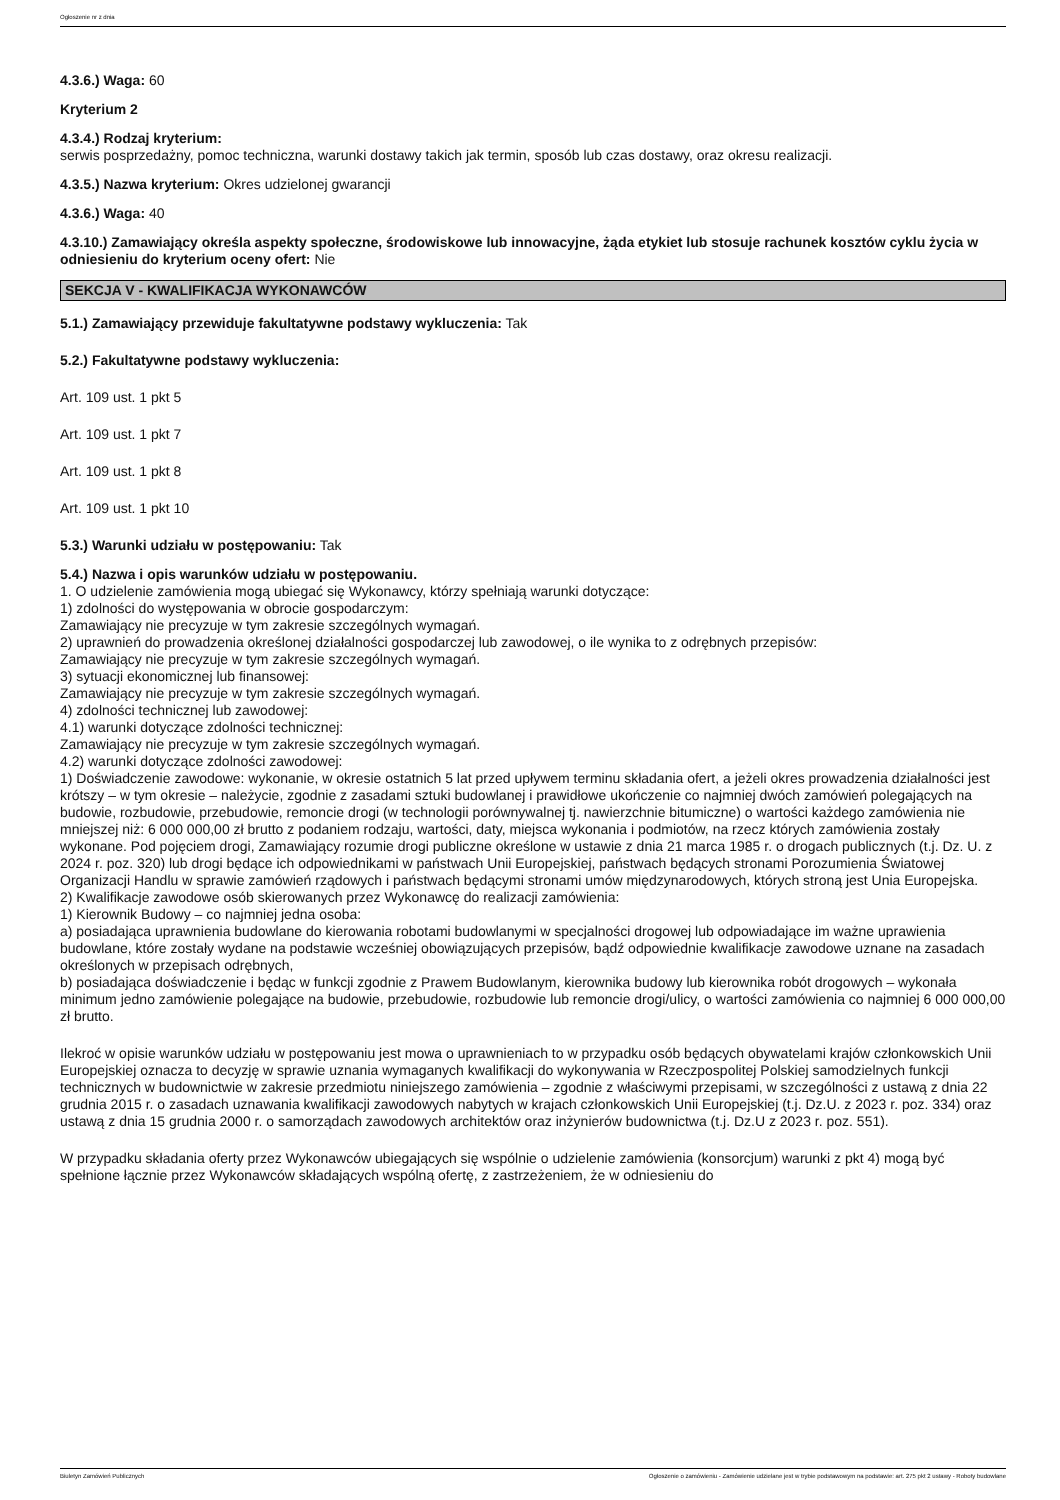Ogłoszenie nr z dnia
4.3.6.) Waga: 60
Kryterium 2
4.3.4.) Rodzaj kryterium:
serwis posprzedażny, pomoc techniczna, warunki dostawy takich jak termin, sposób lub czas dostawy, oraz okresu realizacji.
4.3.5.) Nazwa kryterium: Okres udzielonej gwarancji
4.3.6.) Waga: 40
4.3.10.) Zamawiający określa aspekty społeczne, środowiskowe lub innowacyjne, żąda etykiet lub stosuje rachunek kosztów cyklu życia w odniesieniu do kryterium oceny ofert: Nie
SEKCJA V - KWALIFIKACJA WYKONAWCÓW
5.1.) Zamawiający przewiduje fakultatywne podstawy wykluczenia: Tak
5.2.) Fakultatywne podstawy wykluczenia:
Art. 109 ust. 1 pkt 5
Art. 109 ust. 1 pkt 7
Art. 109 ust. 1 pkt 8
Art. 109 ust. 1 pkt 10
5.3.) Warunki udziału w postępowaniu: Tak
5.4.) Nazwa i opis warunków udziału w postępowaniu.
1. O udzielenie zamówienia mogą ubiegać się Wykonawcy, którzy spełniają warunki dotyczące:
1) zdolności do występowania w obrocie gospodarczym:
Zamawiający nie precyzuje w tym zakresie szczególnych wymagań.
2) uprawnień do prowadzenia określonej działalności gospodarczej lub zawodowej, o ile wynika to z odrębnych przepisów:
Zamawiający nie precyzuje w tym zakresie szczególnych wymagań.
3) sytuacji ekonomicznej lub finansowej:
Zamawiający nie precyzuje w tym zakresie szczególnych wymagań.
4) zdolności technicznej lub zawodowej:
4.1) warunki dotyczące zdolności technicznej:
Zamawiający nie precyzuje w tym zakresie szczególnych wymagań.
4.2) warunki dotyczące zdolności zawodowej:
1) Doświadczenie zawodowe: wykonanie, w okresie ostatnich 5 lat przed upływem terminu składania ofert, a jeżeli okres prowadzenia działalności jest krótszy – w tym okresie – należycie, zgodnie z zasadami sztuki budowlanej i prawidłowe ukończenie co najmniej dwóch zamówień polegających na budowie, rozbudowie, przebudowie, remoncie drogi (w technologii porównywalnej tj. nawierzchnie bitumiczne) o wartości każdego zamówienia nie mniejszej niż: 6 000 000,00 zł brutto z podaniem rodzaju, wartości, daty, miejsca wykonania i podmiotów, na rzecz których zamówienia zostały wykonane. Pod pojęciem drogi, Zamawiający rozumie drogi publiczne określone w ustawie z dnia 21 marca 1985 r. o drogach publicznych (t.j. Dz. U. z 2024 r. poz. 320) lub drogi będące ich odpowiednikami w państwach Unii Europejskiej, państwach będących stronami Porozumienia Światowej Organizacji Handlu w sprawie zamówień rządowych i państwach będącymi stronami umów międzynarodowych, których stroną jest Unia Europejska.
2) Kwalifikacje zawodowe osób skierowanych przez Wykonawcę do realizacji zamówienia:
1) Kierownik Budowy – co najmniej jedna osoba:
a) posiadająca uprawnienia budowlane do kierowania robotami budowlanymi w specjalności drogowej lub odpowiadające im ważne uprawienia budowlane, które zostały wydane na podstawie wcześniej obowiązujących przepisów, bądź odpowiednie kwalifikacje zawodowe uznane na zasadach określonych w przepisach odrębnych,
b) posiadająca doświadczenie i będąc w funkcji zgodnie z Prawem Budowlanym, kierownika budowy lub kierownika robót drogowych – wykonała minimum jedno zamówienie polegające na budowie, przebudowie, rozbudowie lub remoncie drogi/ulicy, o wartości zamówienia co najmniej 6 000 000,00 zł brutto.
Ilekroć w opisie warunków udziału w postępowaniu jest mowa o uprawnieniach to w przypadku osób będących obywatelami krajów członkowskich Unii Europejskiej oznacza to decyzję w sprawie uznania wymaganych kwalifikacji do wykonywania w Rzeczpospolitej Polskiej samodzielnych funkcji technicznych w budownictwie w zakresie przedmiotu niniejszego zamówienia – zgodnie z właściwymi przepisami, w szczególności z ustawą z dnia 22 grudnia 2015 r. o zasadach uznawania kwalifikacji zawodowych nabytych w krajach członkowskich Unii Europejskiej (t.j. Dz.U. z 2023 r. poz. 334) oraz ustawą z dnia 15 grudnia 2000 r. o samorządach zawodowych architektów oraz inżynierów budownictwa (t.j. Dz.U z 2023 r. poz. 551).
W przypadku składania oferty przez Wykonawców ubiegających się wspólnie o udzielenie zamówienia (konsorcjum) warunki z pkt 4) mogą być spełnione łącznie przez Wykonawców składających wspólną ofertę, z zastrzeżeniem, że w odniesieniu do
Biuletyn Zamówień Publicznych Ogłoszenie o zamówieniu - Zamówienie udzielane jest w trybie podstawowym na podstawie: art. 275 pkt 2 ustawy - Roboty budowlane